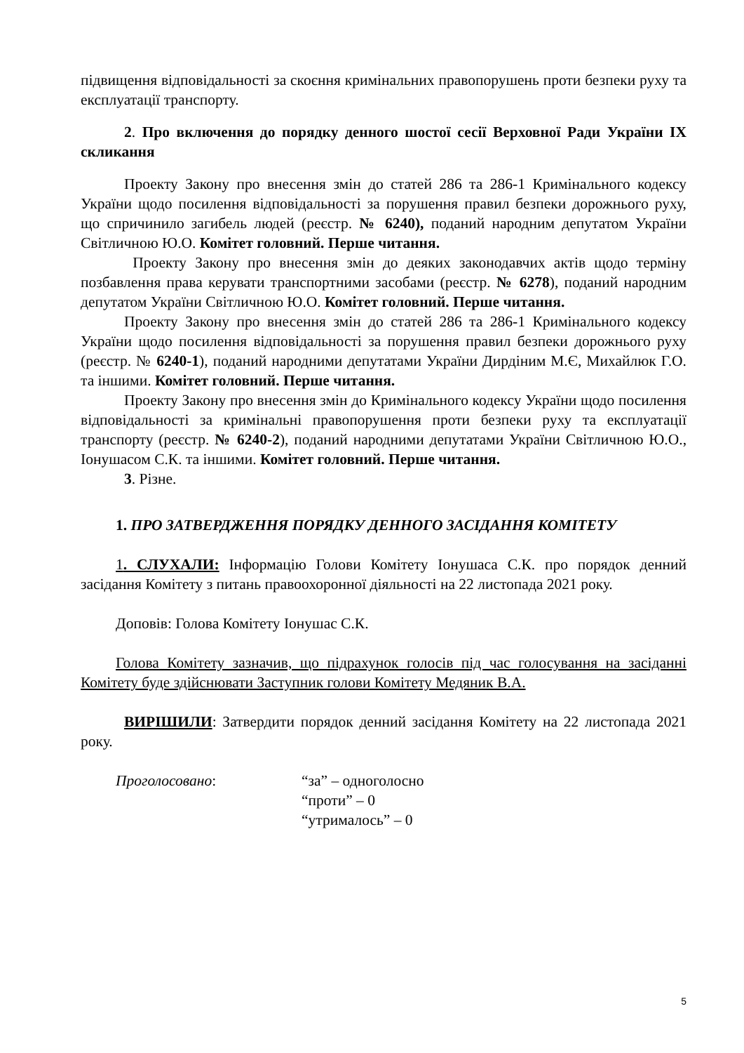підвищення відповідальності за скоєння кримінальних правопорушень проти безпеки руху та експлуатації транспорту.
2. Про включення до порядку денного шостої сесії Верховної Ради України IX скликання
Проекту Закону про внесення змін до статей 286 та 286-1 Кримінального кодексу України щодо посилення відповідальності за порушення правил безпеки дорожнього руху, що спричинило загибель людей (реєстр. № 6240), поданий народним депутатом України Світличною Ю.О. Комітет головний. Перше читання.
Проекту Закону про внесення змін до деяких законодавчих актів щодо терміну позбавлення права керувати транспортними засобами (реєстр. № 6278), поданий народним депутатом України Світличною Ю.О. Комітет головний. Перше читання.
Проекту Закону про внесення змін до статей 286 та 286-1 Кримінального кодексу України щодо посилення відповідальності за порушення правил безпеки дорожнього руху (реєстр. № 6240-1), поданий народними депутатами України Дирдіним М.Є, Михайлюк Г.О. та іншими. Комітет головний. Перше читання.
Проекту Закону про внесення змін до Кримінального кодексу України щодо посилення відповідальності за кримінальні правопорушення проти безпеки руху та експлуатації транспорту (реєстр. № 6240-2), поданий народними депутатами України Світличною Ю.О., Іонушасом С.К. та іншими. Комітет головний. Перше читання.
3. Різне.
1. ПРО ЗАТВЕРДЖЕННЯ ПОРЯДКУ ДЕННОГО ЗАСІДАННЯ КОМІТЕТУ
1. СЛУХАЛИ: Інформацію Голови Комітету Іонушаса С.К. про порядок денний засідання Комітету з питань правоохоронної діяльності на 22 листопада 2021 року.
Доповів: Голова Комітету Іонушас С.К.
Голова Комітету зазначив, що підрахунок голосів під час голосування на засіданні Комітету буде здійснювати Заступник голови Комітету Медяник В.А.
ВИРІШИЛИ: Затвердити порядок денний засідання Комітету на 22 листопада 2021 року.
| Проголосовано : | “за” – одноголосно “проти” – 0 “утрималось” – 0 |
5